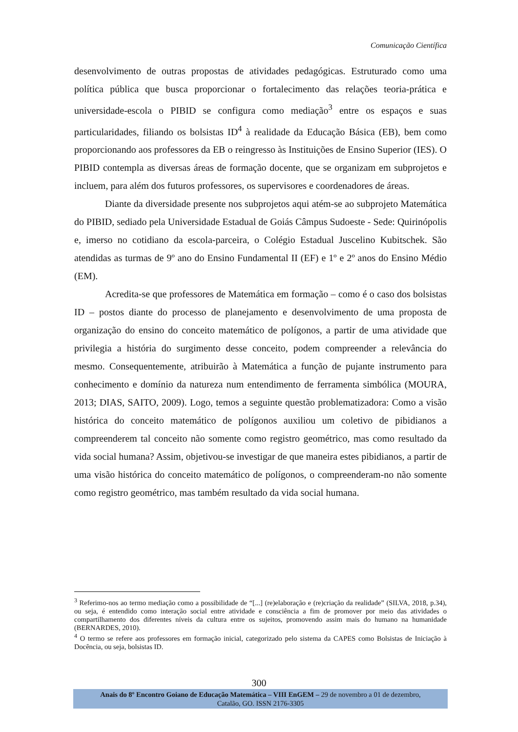Comunicação Científica
desenvolvimento de outras propostas de atividades pedagógicas. Estruturado como uma política pública que busca proporcionar o fortalecimento das relações teoria-prática e universidade-escola o PIBID se configura como mediação<sup>3</sup> entre os espaços e suas particularidades, filiando os bolsistas ID<sup>4</sup> à realidade da Educação Básica (EB), bem como proporcionando aos professores da EB o reingresso às Instituições de Ensino Superior (IES). O PIBID contempla as diversas áreas de formação docente, que se organizam em subprojetos e incluem, para além dos futuros professores, os supervisores e coordenadores de áreas.
Diante da diversidade presente nos subprojetos aqui atém-se ao subprojeto Matemática do PIBID, sediado pela Universidade Estadual de Goiás Câmpus Sudoeste - Sede: Quirinópolis e, imerso no cotidiano da escola-parceira, o Colégio Estadual Juscelino Kubitschek. São atendidas as turmas de 9º ano do Ensino Fundamental II (EF) e 1º e 2º anos do Ensino Médio (EM).
Acredita-se que professores de Matemática em formação – como é o caso dos bolsistas ID – postos diante do processo de planejamento e desenvolvimento de uma proposta de organização do ensino do conceito matemático de polígonos, a partir de uma atividade que privilegia a história do surgimento desse conceito, podem compreender a relevância do mesmo. Consequentemente, atribuirão à Matemática a função de pujante instrumento para conhecimento e domínio da natureza num entendimento de ferramenta simbólica (MOURA, 2013; DIAS, SAITO, 2009). Logo, temos a seguinte questão problematizadora: Como a visão histórica do conceito matemático de polígonos auxiliou um coletivo de pibidianos a compreenderem tal conceito não somente como registro geométrico, mas como resultado da vida social humana? Assim, objetivou-se investigar de que maneira estes pibidianos, a partir de uma visão histórica do conceito matemático de polígonos, o compreenderam-no não somente como registro geométrico, mas também resultado da vida social humana.
<sup>3</sup> Referimo-nos ao termo mediação como a possibilidade de “[...] (re)elaboração e (re)criação da realidade” (SILVA, 2018, p.34), ou seja, é entendido como interação social entre atividade e consciência a fim de promover por meio das atividades o compartilhamento dos diferentes níveis da cultura entre os sujeitos, promovendo assim mais do humano na humanidade (BERNARDES, 2010).
<sup>4</sup> O termo se refere aos professores em formação inicial, categorizado pelo sistema da CAPES como Bolsistas de Iniciação à Docência, ou seja, bolsistas ID.
300
Anais do 8º Encontro Goiano de Educação Matemática – VIII EnGEM – 29 de novembro a 01 de dezembro,
Catalão, GO. ISSN 2176-3305